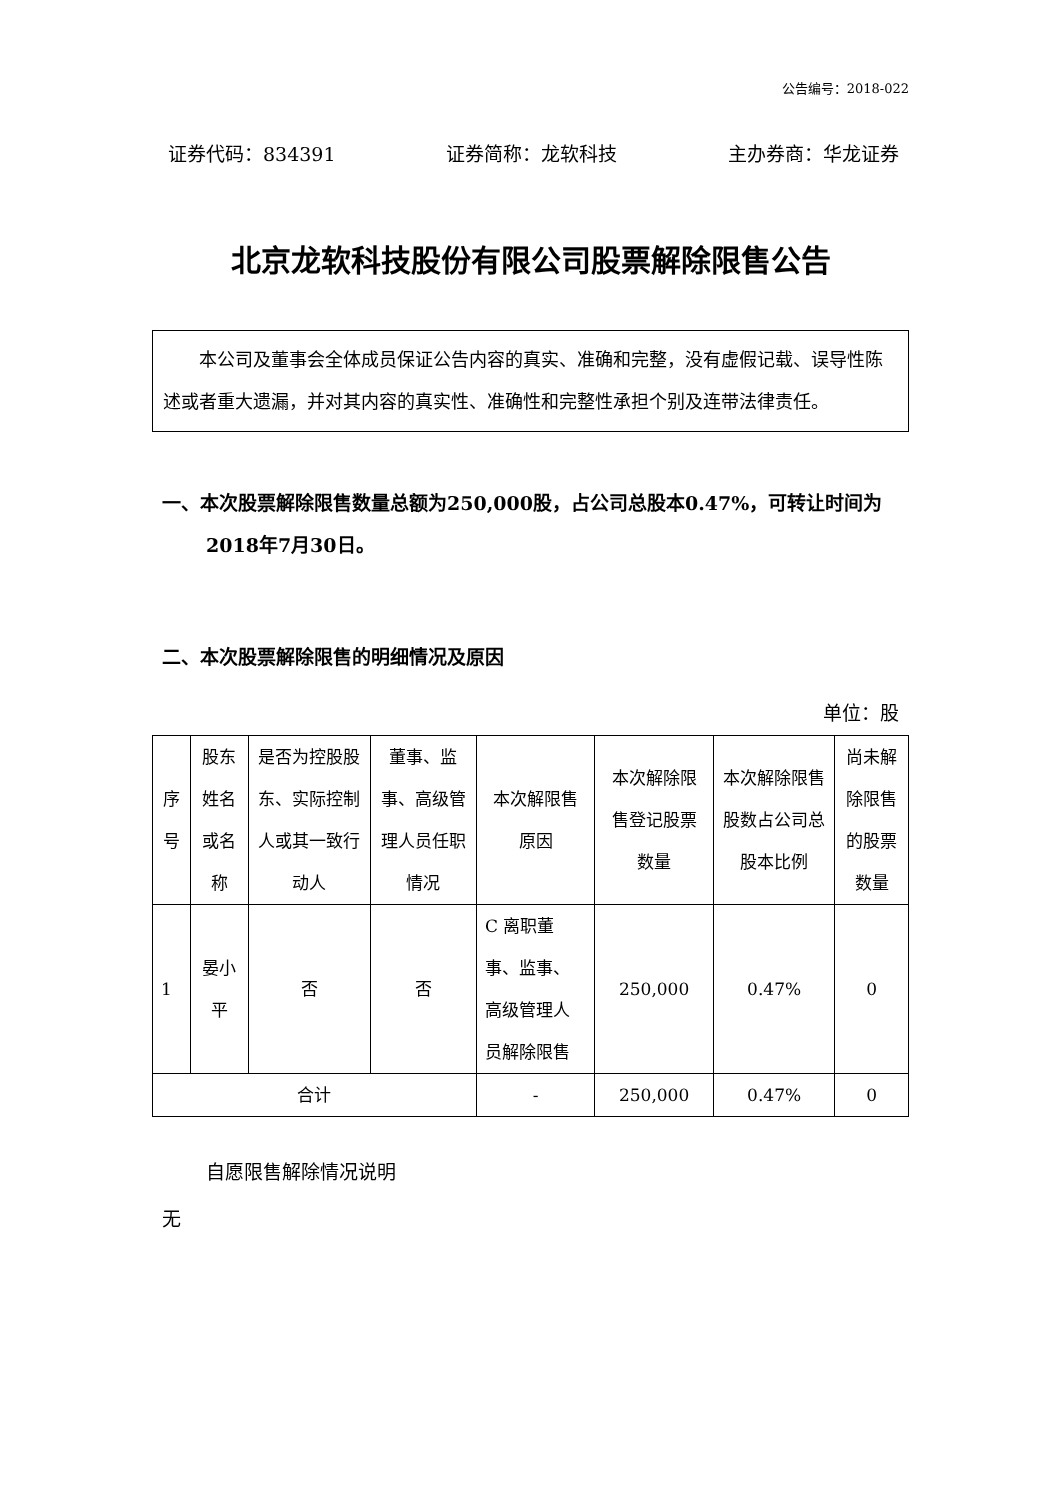公告编号：2018-022
证券代码：834391 证券简称：龙软科技 主办券商：华龙证券
北京龙软科技股份有限公司股票解除限售公告
本公司及董事会全体成员保证公告内容的真实、准确和完整，没有虚假记载、误导性陈述或者重大遗漏，并对其内容的真实性、准确性和完整性承担个别及连带法律责任。
一、本次股票解除限售数量总额为250,000股，占公司总股本0.47%，可转让时间为2018年7月30日。
二、本次股票解除限售的明细情况及原因
单位：股
| 序号 | 股东姓名或名称 | 是否为控股股东、实际控制人或其一致行动人 | 董事、监事、高级管理人员任职情况 | 本次解限售原因 | 本次解除限售登记股票数量 | 本次解除限售股数占公司总股本比例 | 尚未解除限售的股票数量 |
| 1 | 晏小平 | 否 | 否 | C 离职董事、监事、高级管理人员解除限售 | 250,000 | 0.47% | 0 |
| 合计 | | | | - | 250,000 | 0.47% | 0 |
自愿限售解除情况说明
无